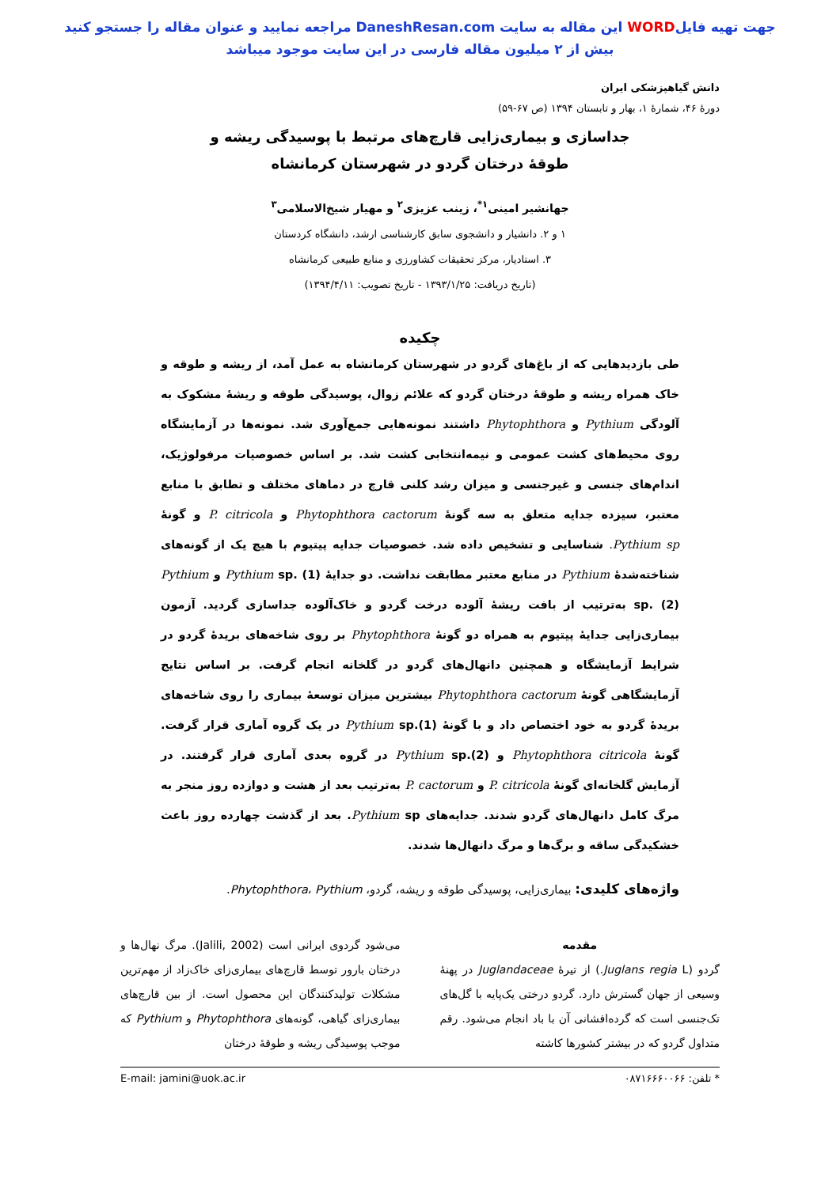جهت تهیه فایلWORD این مقاله به سایت DaneshResan.com مراجعه نمایید و عنوان مقاله را جستجو کنید
بیش از ۲ میلیون مقاله فارسی در این سایت موجود میباشد
دانش گیاهپزشکی ایران
دورۀ ۴۶، شمارۀ ۱، بهار و تابستان ۱۳۹۴ (ص ۶۷-۵۹)
جداسازی و بیماری‌زایی قارچ‌های مرتبط با پوسیدگی ریشه و
طوقۀ درختان گردو در شهرستان کرمانشاه
جهانشیر امینی<sup>۱*</sup>، زینب عزیزی<sup>۲</sup> و مهیار شیخ‌الاسلامی<sup>۳</sup>
۱ و ۲. دانشیار و دانشجوی سابق کارشناسی ارشد، دانشگاه کردستان
۳. استادیار، مرکز تحقیقات کشاورزی و منابع طبیعی کرمانشاه
(تاریخ دریافت: ۱۳۹۳/۱/۲۵ - تاریخ تصویب: ۱۳۹۴/۴/۱۱)
چکیده
طی بازدیدهایی که از باغ‌های گردو در شهرستان کرمانشاه به عمل آمد، از ریشه و طوقه و خاک همراه ریشه و طوقۀ درختان گردو که علائم زوال، پوسیدگی طوقه و ریشۀ مشکوک به آلودگی Pythium و Phytophthora داشتند نمونه‌هایی جمع‌آوری شد. نمونه‌ها در آزمایشگاه روی محیط‌های کشت عمومی و نیمه‌انتخابی کشت شد. بر اساس خصوصیات مرفولوژیک، اندام‌های جنسی و غیرجنسی و میزان رشد کلنی قارچ در دماهای مختلف و تطابق با منابع معتبر، سیزده جدایه متعلق به سه گونۀ Phytophthora cactorum و P. citricola و گونۀ Pythium sp. شناسایی و تشخیص داده شد. خصوصیات جدایه پیتیوم با هیچ یک از گونه‌های شناخته‌شدۀ Pythium در منابع معتبر مطابقت نداشت. دو جدایۀ Pythium sp. (1) و Pythium sp. (2) به‌ترتیب از بافت ریشۀ آلوده درخت گردو و خاک‌آلوده جداسازی گردید. آزمون بیماری‌زایی جدایۀ پیتیوم به همراه دو گونۀ Phytophthora بر روی شاخه‌های بریدۀ گردو در شرایط آزمایشگاه و همچنین دانهال‌های گردو در گلخانه انجام گرفت. بر اساس نتایج آزمایشگاهی گونۀ Phytophthora cactorum بیشترین میزان توسعۀ بیماری را روی شاخه‌های بریدۀ گردو به خود اختصاص داد و با گونۀ Pythium sp.(1) در یک گروه آماری قرار گرفت. گونۀ Phytophthora citricola و Pythium sp.(2) در گروه بعدی آماری قرار گرفتند. در آزمایش گلخانه‌ای گونۀ P. citricola و P. cactorum به‌ترتیب بعد از هشت و دوازده روز منجر به مرگ کامل دانهال‌های گردو شدند. جدایه‌های Pythium sp. بعد از گذشت چهارده روز باعث خشکیدگی ساقه و برگ‌ها و مرگ دانهال‌ها شدند.
واژه‌های کلیدی: بیماری‌زایی، پوسیدگی طوقه و ریشه، گردو، Phytophthora، Pythium.
مقدمه
گردو (Juglans regia L.) از تیرۀ Juglandaceae در پهنۀ وسیعی از جهان گسترش دارد. گردو درختی یک‌پایه با گل‌های تک‌جنسی است که گرده‌افشانی آن با باد انجام می‌شود. رقم متداول گردو که در بیشتر کشورها کاشته
می‌شود گردوی ایرانی است (Jalili, 2002). مرگ نهال‌ها و درختان بارور توسط قارچ‌های بیماری‌زای خاک‌زاد از مهم‌ترین مشکلات تولیدکنندگان این محصول است. از بین قارچ‌های بیماری‌زای گیاهی، گونه‌های Phytophthora و Pythium که موجب پوسیدگی ریشه و طوقۀ درختان
* تلفن: ۰۸۷۱۶۶۶۰۰۶۶ E-mail: jamini@uok.ac.ir